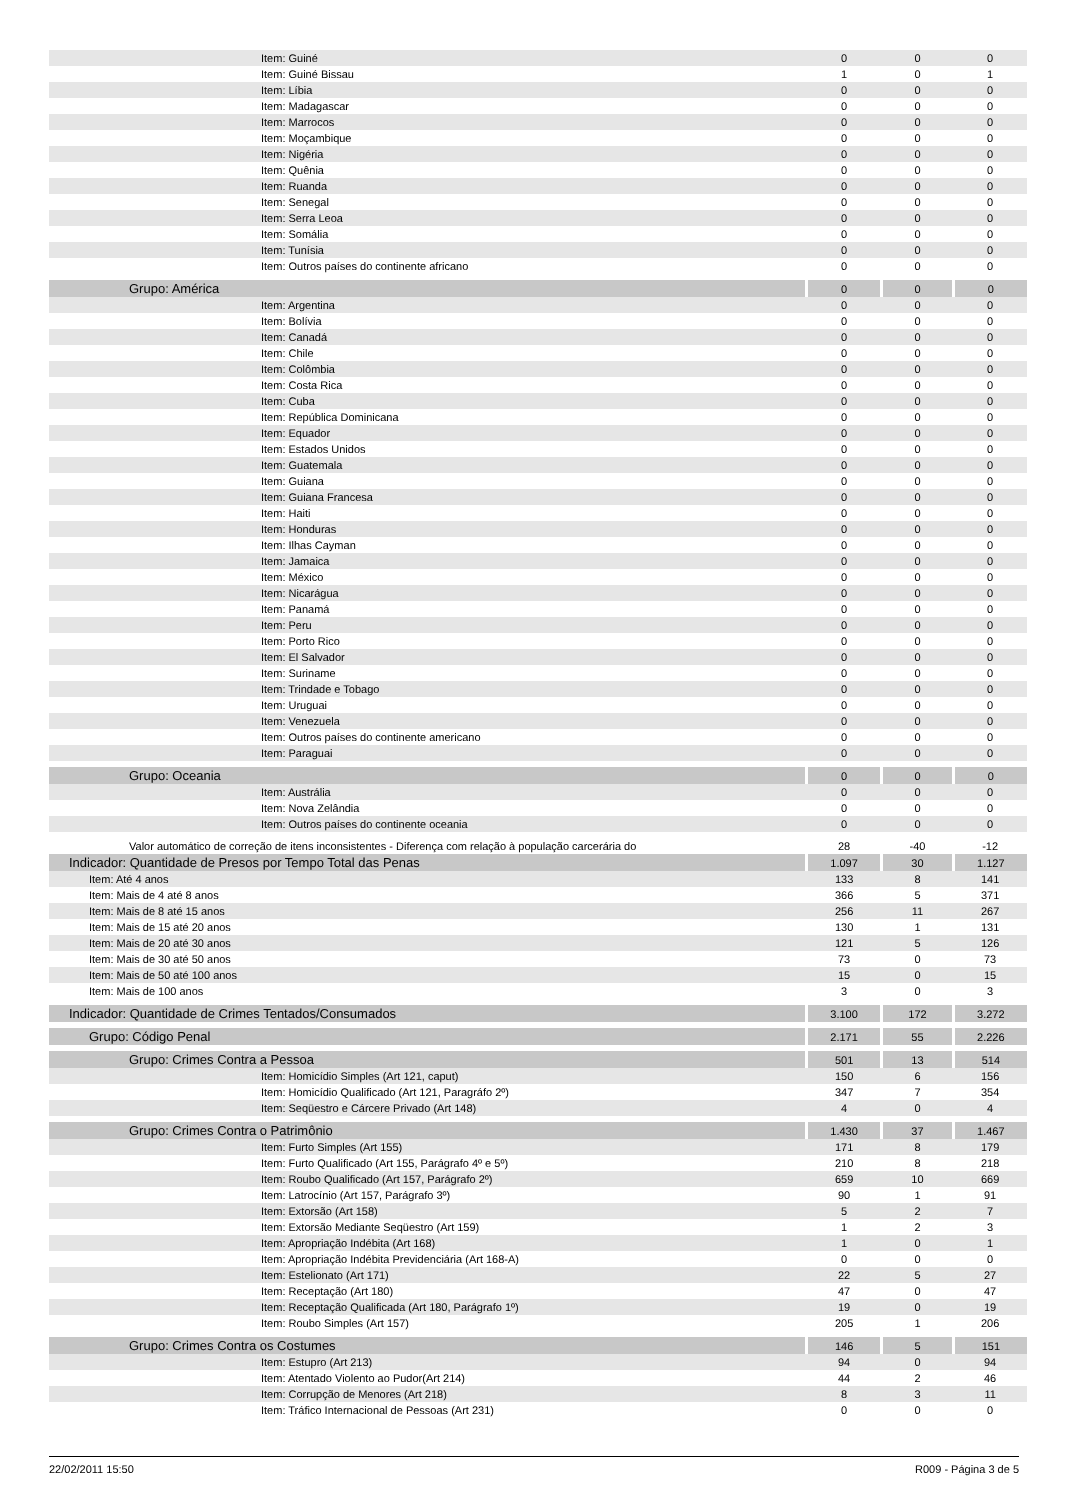| Item: Guiné | 0 | 0 | 0 |
| Item: Guiné Bissau | 1 | 0 | 1 |
| Item: Líbia | 0 | 0 | 0 |
| Item: Madagascar | 0 | 0 | 0 |
| Item: Marrocos | 0 | 0 | 0 |
| Item: Moçambique | 0 | 0 | 0 |
| Item: Nigéria | 0 | 0 | 0 |
| Item: Quênia | 0 | 0 | 0 |
| Item: Ruanda | 0 | 0 | 0 |
| Item: Senegal | 0 | 0 | 0 |
| Item: Serra Leoa | 0 | 0 | 0 |
| Item: Somália | 0 | 0 | 0 |
| Item: Tunísia | 0 | 0 | 0 |
| Item: Outros países do continente africano | 0 | 0 | 0 |
| Grupo: América | 0 | 0 | 0 |
| Item: Argentina | 0 | 0 | 0 |
| Item: Bolívia | 0 | 0 | 0 |
| Item: Canadá | 0 | 0 | 0 |
| Item: Chile | 0 | 0 | 0 |
| Item: Colômbia | 0 | 0 | 0 |
| Item: Costa Rica | 0 | 0 | 0 |
| Item: Cuba | 0 | 0 | 0 |
| Item: República Dominicana | 0 | 0 | 0 |
| Item: Equador | 0 | 0 | 0 |
| Item: Estados Unidos | 0 | 0 | 0 |
| Item: Guatemala | 0 | 0 | 0 |
| Item: Guiana | 0 | 0 | 0 |
| Item: Guiana Francesa | 0 | 0 | 0 |
| Item: Haiti | 0 | 0 | 0 |
| Item: Honduras | 0 | 0 | 0 |
| Item: Ilhas Cayman | 0 | 0 | 0 |
| Item: Jamaica | 0 | 0 | 0 |
| Item: México | 0 | 0 | 0 |
| Item: Nicarágua | 0 | 0 | 0 |
| Item: Panamá | 0 | 0 | 0 |
| Item: Peru | 0 | 0 | 0 |
| Item: Porto Rico | 0 | 0 | 0 |
| Item: El Salvador | 0 | 0 | 0 |
| Item: Suriname | 0 | 0 | 0 |
| Item: Trindade e Tobago | 0 | 0 | 0 |
| Item: Uruguai | 0 | 0 | 0 |
| Item: Venezuela | 0 | 0 | 0 |
| Item: Outros países do continente americano | 0 | 0 | 0 |
| Item: Paraguai | 0 | 0 | 0 |
| Grupo: Oceania | 0 | 0 | 0 |
| Item: Austrália | 0 | 0 | 0 |
| Item: Nova Zelândia | 0 | 0 | 0 |
| Item: Outros países do continente oceania | 0 | 0 | 0 |
| Valor automático de correção de itens inconsistentes - Diferença com relação à população carcerária do | 28 | -40 | -12 |
| Indicador: Quantidade de Presos por Tempo Total das Penas | 1.097 | 30 | 1.127 |
| Item: Até 4 anos | 133 | 8 | 141 |
| Item: Mais de 4 até 8 anos | 366 | 5 | 371 |
| Item: Mais de 8 até 15 anos | 256 | 11 | 267 |
| Item: Mais de 15 até 20 anos | 130 | 1 | 131 |
| Item: Mais de 20 até 30 anos | 121 | 5 | 126 |
| Item: Mais de 30 até 50 anos | 73 | 0 | 73 |
| Item: Mais de 50 até 100 anos | 15 | 0 | 15 |
| Item: Mais de 100 anos | 3 | 0 | 3 |
| Indicador: Quantidade de Crimes Tentados/Consumados | 3.100 | 172 | 3.272 |
| Grupo: Código Penal | 2.171 | 55 | 2.226 |
| Grupo: Crimes Contra a Pessoa | 501 | 13 | 514 |
| Item: Homicídio Simples (Art 121, caput) | 150 | 6 | 156 |
| Item: Homicídio Qualificado (Art 121, Paragráfo 2º) | 347 | 7 | 354 |
| Item: Seqüestro e Cárcere Privado (Art 148) | 4 | 0 | 4 |
| Grupo: Crimes Contra o Patrimônio | 1.430 | 37 | 1.467 |
| Item: Furto Simples (Art 155) | 171 | 8 | 179 |
| Item: Furto Qualificado (Art 155, Parágrafo 4º e 5º) | 210 | 8 | 218 |
| Item: Roubo Qualificado (Art 157, Parágrafo 2º) | 659 | 10 | 669 |
| Item: Latrocínio (Art 157, Parágrafo 3º) | 90 | 1 | 91 |
| Item: Extorsão (Art 158) | 5 | 2 | 7 |
| Item: Extorsão Mediante Seqüestro (Art 159) | 1 | 2 | 3 |
| Item: Apropriação Indébita (Art 168) | 1 | 0 | 1 |
| Item: Apropriação Indébita Previdenciária (Art 168-A) | 0 | 0 | 0 |
| Item: Estelionato (Art 171) | 22 | 5 | 27 |
| Item: Receptação (Art 180) | 47 | 0 | 47 |
| Item: Receptação Qualificada (Art 180, Parágrafo 1º) | 19 | 0 | 19 |
| Item: Roubo Simples (Art 157) | 205 | 1 | 206 |
| Grupo: Crimes Contra os Costumes | 146 | 5 | 151 |
| Item: Estupro (Art 213) | 94 | 0 | 94 |
| Item: Atentado Violento ao Pudor(Art 214) | 44 | 2 | 46 |
| Item: Corrupção de Menores (Art 218) | 8 | 3 | 11 |
| Item: Tráfico Internacional de Pessoas (Art 231) | 0 | 0 | 0 |
22/02/2011 15:50 R009 - Página 3 de 5